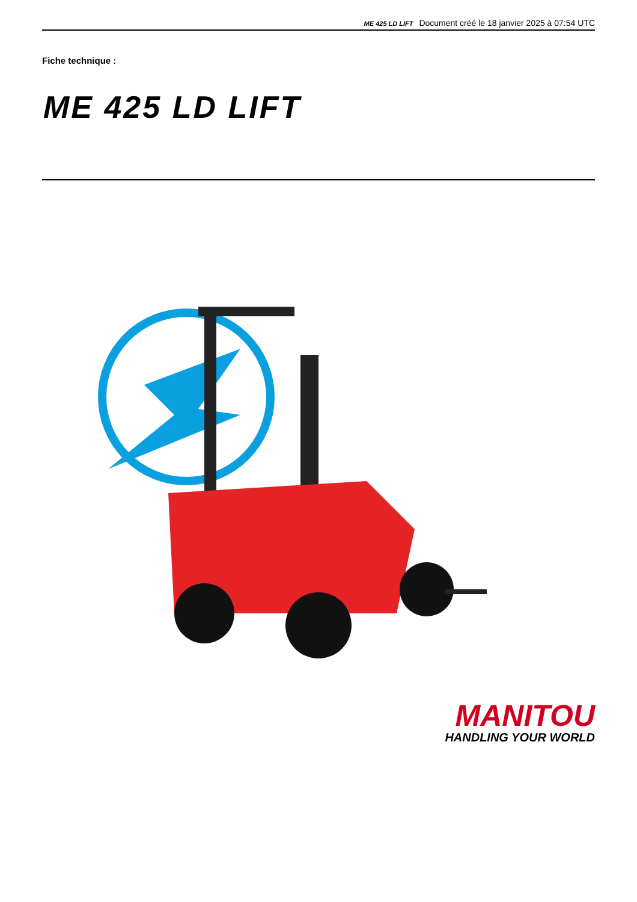ME 425 LD LIFT Document créé le 18 janvier 2025 à 07:54 UTC
Fiche technique :
ME 425 LD LIFT
MANITOU
HANDLING YOUR WORLD